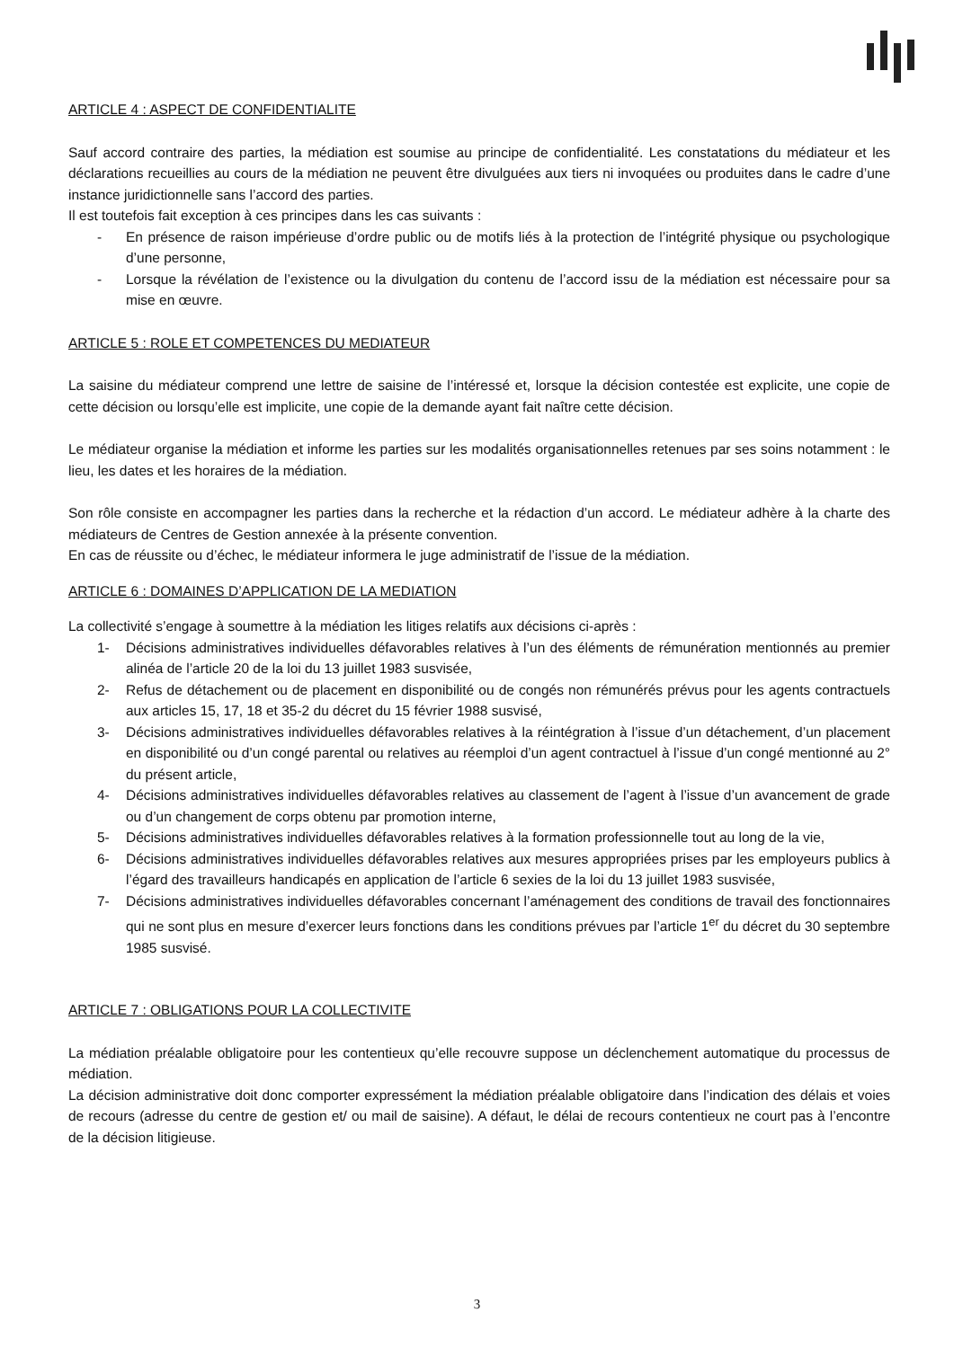ARTICLE 4 : ASPECT DE CONFIDENTIALITE
Sauf accord contraire des parties, la médiation est soumise au principe de confidentialité. Les constatations du médiateur et les déclarations recueillies au cours de la médiation ne peuvent être divulguées aux tiers ni invoquées ou produites dans le cadre d’une instance juridictionnelle sans l’accord des parties.
Il est toutefois fait exception à ces principes dans les cas suivants :
- En présence de raison impérieuse d’ordre public ou de motifs liés à la protection de l’intégrité physique ou psychologique d’une personne,
- Lorsque la révélation de l’existence ou la divulgation du contenu de l’accord issu de la médiation est nécessaire pour sa mise en œuvre.
ARTICLE 5 : ROLE ET COMPETENCES DU MEDIATEUR
La saisine du médiateur comprend une lettre de saisine de l’intéressé et, lorsque la décision contestée est explicite, une copie de cette décision ou lorsqu’elle est implicite, une copie de la demande ayant fait naître cette décision.
Le médiateur organise la médiation et informe les parties sur les modalités organisationnelles retenues par ses soins notamment : le lieu, les dates et les horaires de la médiation.
Son rôle consiste en accompagner les parties dans la recherche et la rédaction d’un accord. Le médiateur adhère à la charte des médiateurs de Centres de Gestion annexée à la présente convention.
En cas de réussite ou d’échec, le médiateur informera le juge administratif de l’issue de la médiation.
ARTICLE 6 : DOMAINES D’APPLICATION DE LA MEDIATION
La collectivité s’engage à soumettre à la médiation les litiges relatifs aux décisions ci-après :
1- Décisions administratives individuelles défavorables relatives à l’un des éléments de rémunération mentionnés au premier alinéa de l’article 20 de la loi du 13 juillet 1983 susvisée,
2- Refus de détachement ou de placement en disponibilité ou de congés non rémunérés prévus pour les agents contractuels aux articles 15, 17, 18 et 35-2 du décret du 15 février 1988 susvisé,
3- Décisions administratives individuelles défavorables relatives à la réintégration à l’issue d’un détachement, d’un placement en disponibilité ou d’un congé parental ou relatives au réemploi d’un agent contractuel à l’issue d’un congé mentionné au 2° du présent article,
4- Décisions administratives individuelles défavorables relatives au classement de l’agent à l’issue d’un avancement de grade ou d’un changement de corps obtenu par promotion interne,
5- Décisions administratives individuelles défavorables relatives à la formation professionnelle tout au long de la vie,
6- Décisions administratives individuelles défavorables relatives aux mesures appropriées prises par les employeurs publics à l’égard des travailleurs handicapés en application de l’article 6 sexies de la loi du 13 juillet 1983 susvisée,
7- Décisions administratives individuelles défavorables concernant l’aménagement des conditions de travail des fonctionnaires qui ne sont plus en mesure d’exercer leurs fonctions dans les conditions prévues par l’article 1<sup>er</sup> du décret du 30 septembre 1985 susvisé.
ARTICLE 7 : OBLIGATIONS POUR LA COLLECTIVITE
La médiation préalable obligatoire pour les contentieux qu’elle recouvre suppose un déclenchement automatique du processus de médiation.
La décision administrative doit donc comporter expressément la médiation préalable obligatoire dans l’indication des délais et voies de recours (adresse du centre de gestion et/ ou mail de saisine). A défaut, le délai de recours contentieux ne court pas à l’encontre de la décision litigieuse.
3